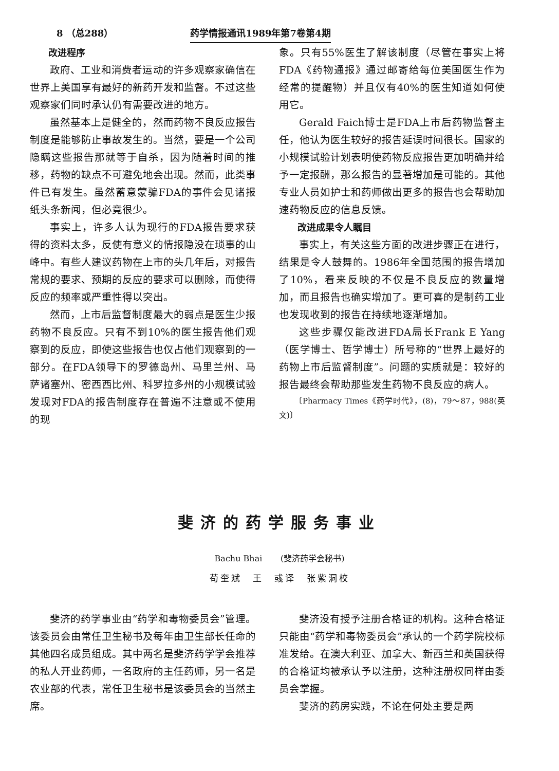8 （总288） 药学情报通讯1989年第7卷第4期
改进程序
政府、工业和消费者运动的许多观察家确信在世界上美国享有最好的新药开发和监督。不过这些观察家们同时承认仍有需要改进的地方。
虽然基本上是健全的，然而药物不良反应报告制度是能够防止事故发生的。当然，要是一个公司隐瞒这些报告那就等于自杀，因为随着时间的推移，药物的缺点不可避免地会出现。然而，此类事件已有发生。虽然蓄意蒙骗FDA的事件会见诸报纸头条新闻，但必竟很少。
事实上，许多人认为现行的FDA报告要求获得的资料太多，反使有意义的情报隐没在琐事的山峰中。有些人建议药物在上市的头几年后，对报告常规的要求、预期的反应的要求可以删除，而使得反应的频率或严重性得以突出。
然而，上市后监督制度最大的弱点是医生少报药物不良反应。只有不到10%的医生报告他们观察到的反应，即使这些报告也仅占他们观察到的一部分。在FDA领导下的罗德岛州、马里兰州、马萨诸塞州、密西西比州、科罗拉多州的小规模试验发现对FDA的报告制度存在普遍不注意或不使用的现
象。只有55%医生了解该制度（尽管在事实上将FDA《药物通报》通过邮寄给每位美国医生作为经常的提醒物）并且仅有40%的医生知道如何使用它。
Gerald Faich博士是FDA上市后药物监督主任，他认为医生较好的报告延误时间很长。国家的小规模试验计划表明使药物反应报告更加明确并给予一定报酬，那么报告的显著增加是可能的。其他专业人员如护士和药师做出更多的报告也会帮助加速药物反应的信息反馈。
改进成果令人瞩目
事实上，有关这些方面的改进步骤正在进行，结果是令人鼓舞的。1986年全国范围的报告增加了10%，看来反映的不仅是不良反应的数量增加，而且报告也确实增加了。更可喜的是制药工业也发现收到的报告在持续地逐渐增加。
这些步骤仅能改进FDA局长Frank E Yang（医学博士、哲学博士）所号称的“世界上最好的药物上市后监督制度”。问题的实质就是：较好的报告最终会帮助那些发生药物不良反应的病人。
〔Pharmacy Times《药学时代》，(8)，79～87，988(英文)〕
斐济的药学服务事业
Bachu Bhai (斐济药学会秘书)
苟奎斌　王　彧译　张紫洞校
斐济的药学事业由“药学和毒物委员会”管理。该委员会由常任卫生秘书及每年由卫生部长任命的其他四名成员组成。其中两名是斐济药学学会推荐的私人开业药师，一名政府的主任药师，另一名是农业部的代表，常任卫生秘书是该委员会的当然主席。
斐济没有授予注册合格证的机构。这种合格证只能由“药学和毒物委员会”承认的一个药学院校标准发给。在澳大利亚、加拿大、新西兰和英国获得的合格证均被承认予以注册，这种注册权同样由委员会掌握。
斐济的药房实践，不论在何处主要是两